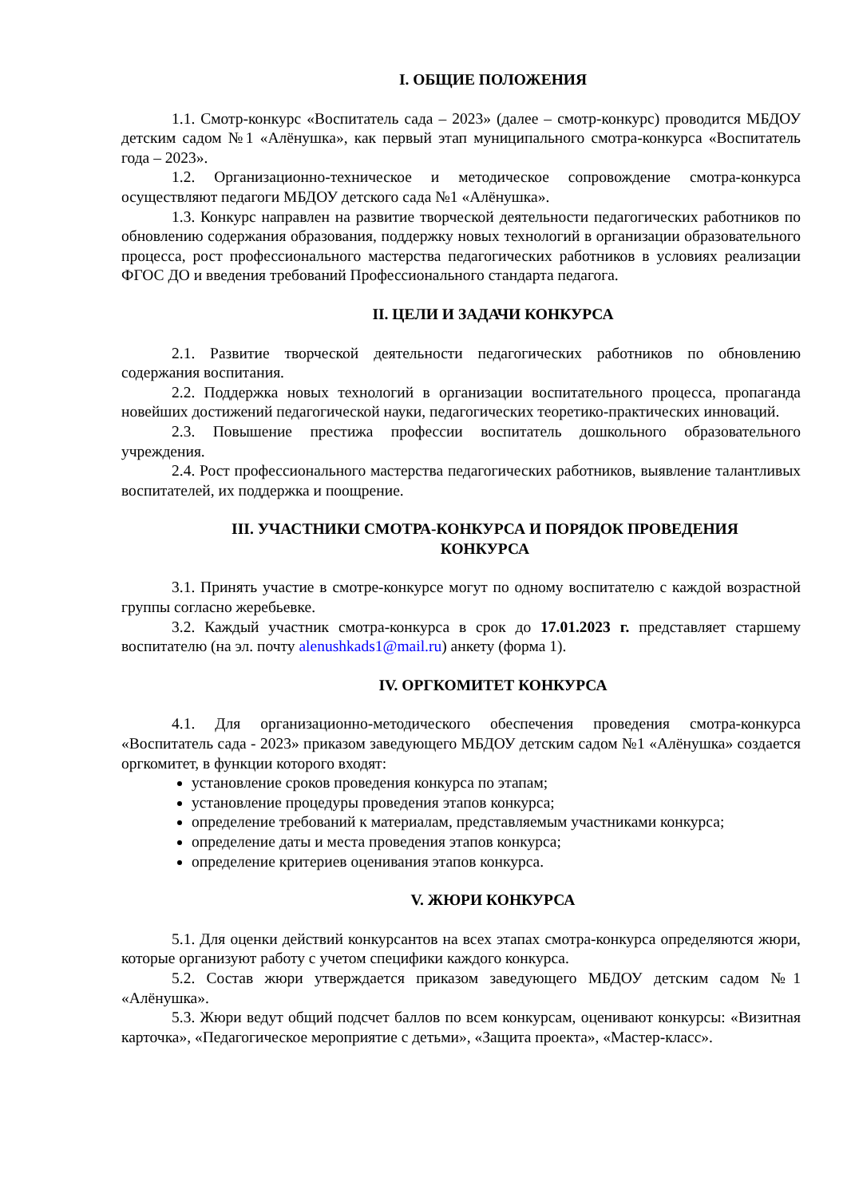I. ОБЩИЕ ПОЛОЖЕНИЯ
1.1. Смотр-конкурс «Воспитатель сада – 2023» (далее – смотр-конкурс) проводится МБДОУ детским садом №1 «Алёнушка», как первый этап муниципального смотра-конкурса «Воспитатель года – 2023».
1.2. Организационно-техническое и методическое сопровождение смотра-конкурса осуществляют педагоги МБДОУ детского сада №1 «Алёнушка».
1.3. Конкурс направлен на развитие творческой деятельности педагогических работников по обновлению содержания образования, поддержку новых технологий в организации образовательного процесса, рост профессионального мастерства педагогических работников в условиях реализации ФГОС ДО и введения требований Профессионального стандарта педагога.
II. ЦЕЛИ И ЗАДАЧИ КОНКУРСА
2.1. Развитие творческой деятельности педагогических работников по обновлению содержания воспитания.
2.2. Поддержка новых технологий в организации воспитательного процесса, пропаганда новейших достижений педагогической науки, педагогических теоретико-практических инноваций.
2.3. Повышение престижа профессии воспитатель дошкольного образовательного учреждения.
2.4. Рост профессионального мастерства педагогических работников, выявление талантливых воспитателей, их поддержка и поощрение.
III. УЧАСТНИКИ СМОТРА-КОНКУРСА И ПОРЯДОК ПРОВЕДЕНИЯ
КОНКУРСА
3.1. Принять участие в смотре-конкурсе могут по одному воспитателю с каждой возрастной группы согласно жеребьевке.
3.2. Каждый участник смотра-конкурса в срок до 17.01.2023 г. представляет старшему воспитателю (на эл. почту alenushkads1@mail.ru) анкету (форма 1).
IV. ОРГКОМИТЕТ КОНКУРСА
4.1. Для организационно-методического обеспечения проведения смотра-конкурса «Воспитатель сада - 2023» приказом заведующего МБДОУ детским садом №1 «Алёнушка» создается оргкомитет, в функции которого входят:
установление сроков проведения конкурса по этапам;
установление процедуры проведения этапов конкурса;
определение требований к материалам, представляемым участниками конкурса;
определение даты и места проведения этапов конкурса;
определение критериев оценивания этапов конкурса.
V. ЖЮРИ КОНКУРСА
5.1. Для оценки действий конкурсантов на всех этапах смотра-конкурса определяются жюри, которые организуют работу с учетом специфики каждого конкурса.
5.2. Состав жюри утверждается приказом заведующего МБДОУ детским садом №1 «Алёнушка».
5.3. Жюри ведут общий подсчет баллов по всем конкурсам, оценивают конкурсы: «Визитная карточка», «Педагогическое мероприятие с детьми», «Защита проекта», «Мастер-класс».